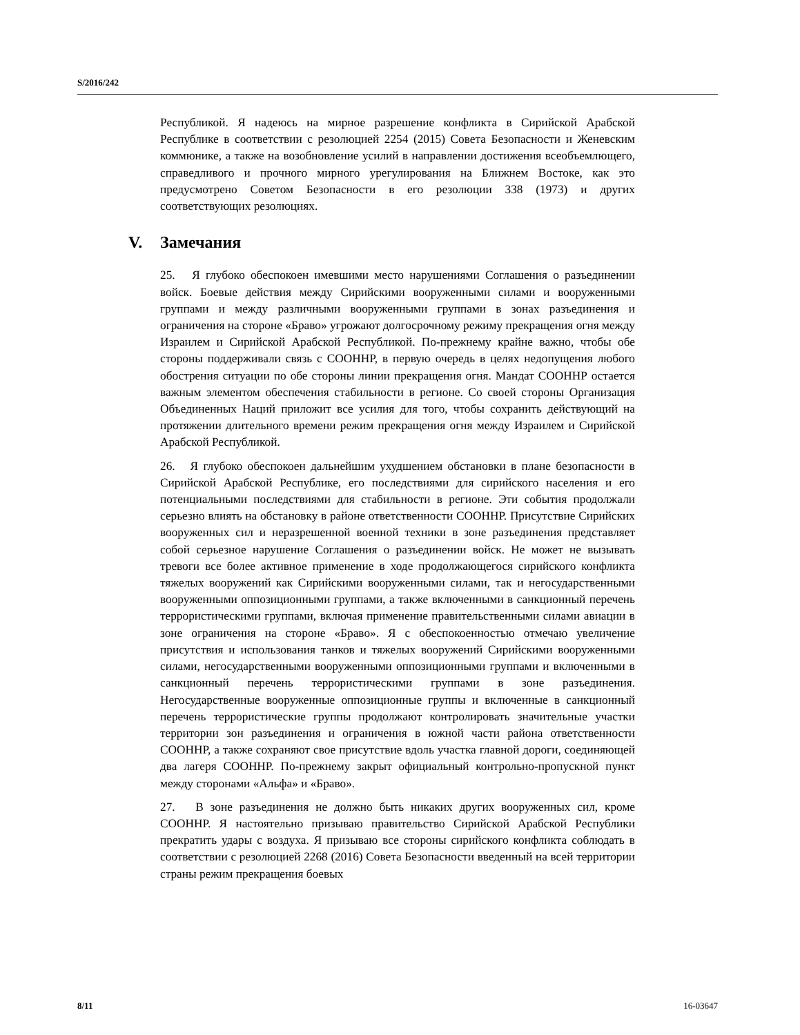S/2016/242
Республикой. Я надеюсь на мирное разрешение конфликта в Сирийской Арабской Республике в соответствии с резолюцией 2254 (2015) Совета Безопасности и Женевским коммюнике, а также на возобновление усилий в направлении достижения всеобъемлющего, справедливого и прочного мирного урегулирования на Ближнем Востоке, как это предусмотрено Советом Безопасности в его резолюции 338 (1973) и других соответствующих резолюциях.
V. Замечания
25. Я глубоко обеспокоен имевшими место нарушениями Соглашения о разъединении войск. Боевые действия между Сирийскими вооруженными силами и вооруженными группами и между различными вооруженными группами в зонах разъединения и ограничения на стороне «Браво» угрожают долгосрочному режиму прекращения огня между Израилем и Сирийской Арабской Республикой. По-прежнему крайне важно, чтобы обе стороны поддерживали связь с СООННР, в первую очередь в целях недопущения любого обострения ситуации по обе стороны линии прекращения огня. Мандат СООННР остается важным элементом обеспечения стабильности в регионе. Со своей стороны Организация Объединенных Наций приложит все усилия для того, чтобы сохранить действующий на протяжении длительного времени режим прекращения огня между Израилем и Сирийской Арабской Республикой.
26. Я глубоко обеспокоен дальнейшим ухудшением обстановки в плане безопасности в Сирийской Арабской Республике, его последствиями для сирийского населения и его потенциальными последствиями для стабильности в регионе. Эти события продолжали серьезно влиять на обстановку в районе ответственности СООННР. Присутствие Сирийских вооруженных сил и неразрешенной военной техники в зоне разъединения представляет собой серьезное нарушение Соглашения о разъединении войск. Не может не вызывать тревоги все более активное применение в ходе продолжающегося сирийского конфликта тяжелых вооружений как Сирийскими вооруженными силами, так и негосударственными вооруженными оппозиционными группами, а также включенными в санкционный перечень террористическими группами, включая применение правительственными силами авиации в зоне ограничения на стороне «Браво». Я с обеспокоенностью отмечаю увеличение присутствия и использования танков и тяжелых вооружений Сирийскими вооруженными силами, негосударственными вооруженными оппозиционными группами и включенными в санкционный перечень террористическими группами в зоне разъединения. Негосударственные вооруженные оппозиционные группы и включенные в санкционный перечень террористические группы продолжают контролировать значительные участки территории зон разъединения и ограничения в южной части района ответственности СООННР, а также сохраняют свое присутствие вдоль участка главной дороги, соединяющей два лагеря СООННР. По-прежнему закрыт официальный контрольно-пропускной пункт между сторонами «Альфа» и «Браво».
27. В зоне разъединения не должно быть никаких других вооруженных сил, кроме СООННР. Я настоятельно призываю правительство Сирийской Арабской Республики прекратить удары с воздуха. Я призываю все стороны сирийского конфликта соблюдать в соответствии с резолюцией 2268 (2016) Совета Безопасности введенный на всей территории страны режим прекращения боевых
8/11 16-03647